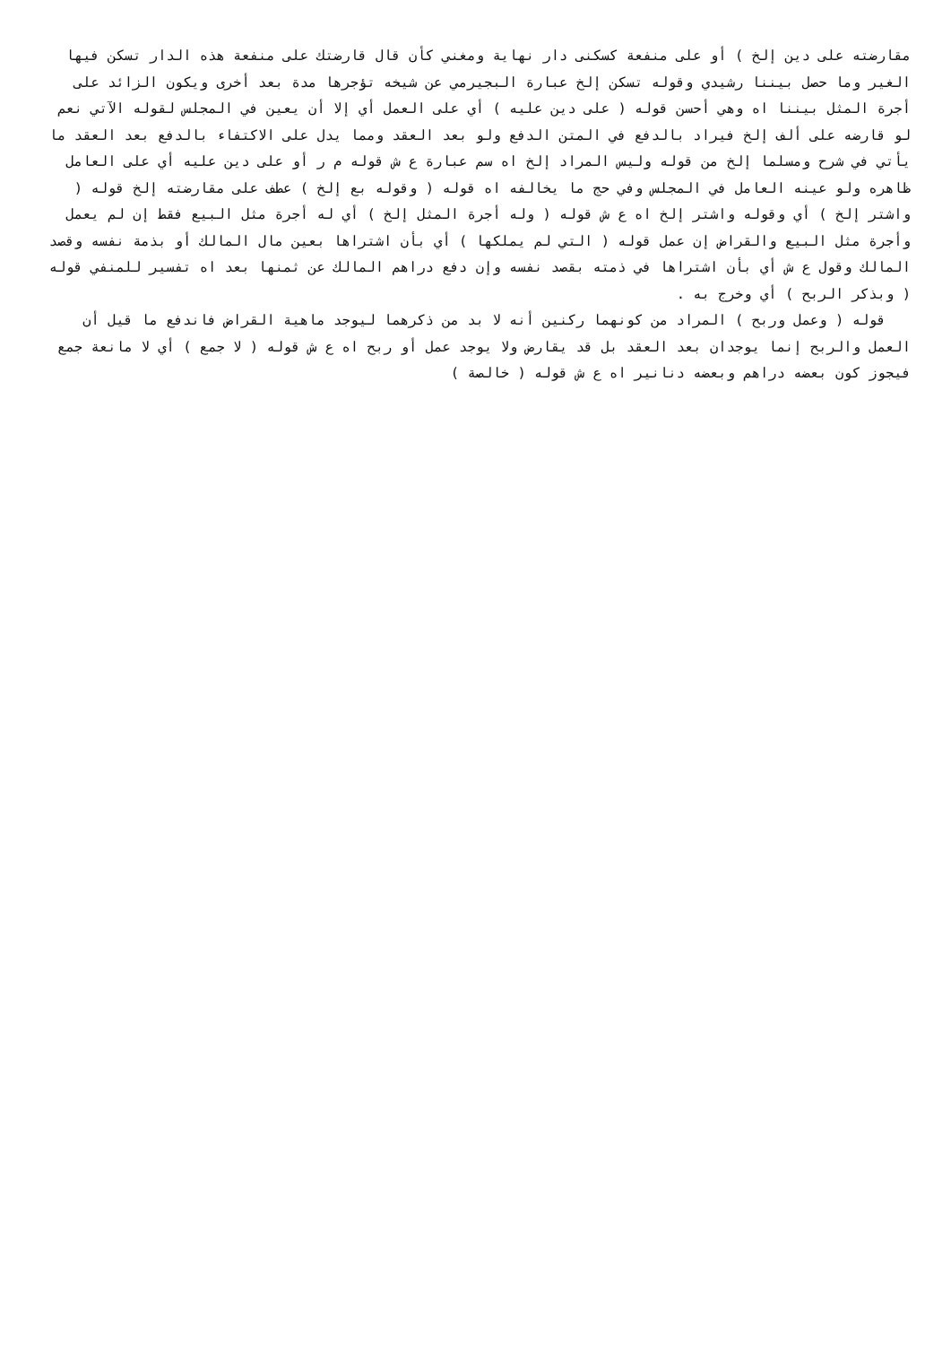مقارضته على دين إلخ ) أو على منفعة كسكنى دار نهاية ومغني كأن قال قارضتك على منفعة هذه الدار تسكن فيها الغير وما حصل بيننا رشيدي وقوله تسكن إلخ عبارة البجيرمي عن شيخه تؤجرها مدة بعد أخرى ويكون الزائد على أجرة المثل بيننا اه وهي أحسن قوله ( على دين عليه ) أي على العمل أي إلا أن يعين في المجلس لقوله الآتي نعم لو قارضه على ألف إلخ فيراد بالدفع في المتن الدفع ولو بعد العقد ومما يدل على الاكتفاء بالدفع بعد العقد ما يأتي في شرح ومسلما إلخ من قوله وليس المراد إلخ اه سم عبارة ع ش قوله م ر أو على دين عليه أي على العامل ظاهره ولو عينه العامل في المجلس وفي حج ما يخالفه اه قوله ( وقوله بع إلخ ) عطف على مقارضته إلخ قوله ( واشتر إلخ ) أي وقوله واشتر إلخ اه ع ش قوله ( وله أجرة المثل إلخ ) أي له أجرة مثل البيع فقط إن لم يعمل وأجرة مثل البيع والقراض إن عمل قوله ( التي لم يملكها ) أي بأن اشتراها بعين مال المالك أو بذمة نفسه وقصد المالك وقول ع ش أي بأن اشتراها في ذمته بقصد نفسه وإن دفع دراهم المالك عن ثمنها بعد اه تفسير للمنفي قوله ( وبذكر الربح ) أي وخرج به .
قوله ( وعمل وربح ) المراد من كونهما ركنين أنه لا بد من ذكرهما ليوجد ماهية القراض فاندفع ما قيل أن العمل والربح إنما يوجدان بعد العقد بل قد يقارض ولا يوجد عمل أو ربح اه ع ش قوله ( لا جمع ) أي لا مانعة جمع فيجوز كون بعضه دراهم وبعضه دنانير اه ع ش قوله ( خالصة )